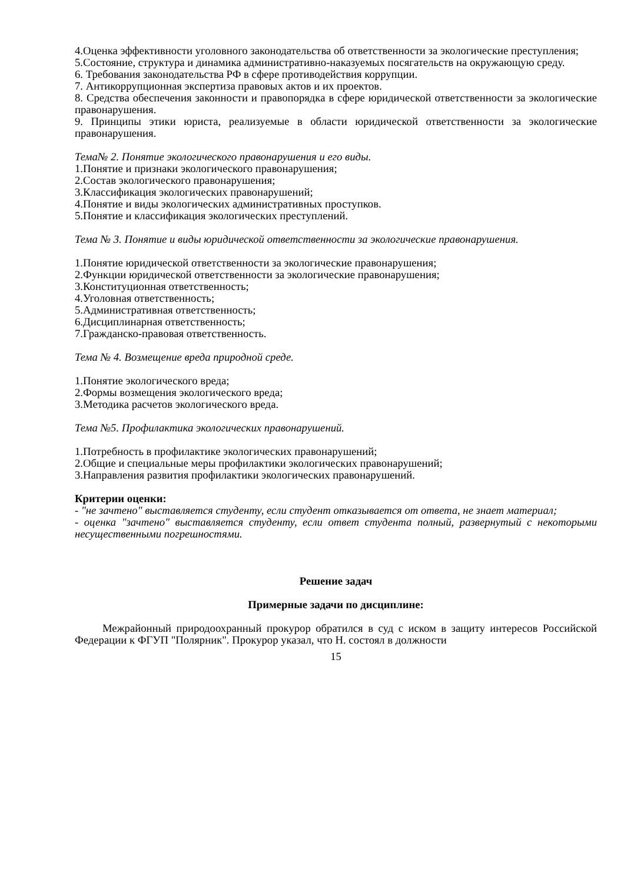4.Оценка эффективности уголовного законодательства об ответственности за экологические преступления;
5.Состояние, структура и динамика административно-наказуемых посягательств на окружающую среду.
6. Требования законодательства РФ в сфере противодействия коррупции.
7. Антикоррупционная экспертиза правовых актов и их проектов.
8. Средства обеспечения законности и правопорядка в сфере юридической ответственности за экологические правонарушения.
9. Принципы этики юриста, реализуемые в области юридической ответственности за экологические правонарушения.
Тема№ 2. Понятие экологического правонарушения и его виды.
1.Понятие и признаки экологического правонарушения;
2.Состав экологического правонарушения;
3.Классификация экологических правонарушений;
4.Понятие и виды экологических административных проступков.
5.Понятие и классификация экологических преступлений.
Тема № 3. Понятие и виды юридической ответственности за экологические правонарушения.
1.Понятие юридической ответственности за экологические правонарушения;
2.Функции юридической ответственности за экологические правонарушения;
3.Конституционная ответственность;
4.Уголовная ответственность;
5.Административная ответственность;
6.Дисциплинарная ответственность;
7.Гражданско-правовая ответственность.
Тема № 4. Возмещение вреда природной среде.
1.Понятие экологического вреда;
2.Формы возмещения экологического вреда;
3.Методика расчетов экологического вреда.
Тема №5. Профилактика экологических правонарушений.
1.Потребность в профилактике экологических правонарушений;
2.Общие и специальные меры профилактики экологических правонарушений;
3.Направления развития профилактики экологических правонарушений.
Критерии оценки:
- "не зачтено" выставляется студенту, если студент отказывается от ответа, не знает материал;
- оценка "зачтено" выставляется студенту, если ответ студента полный, развернутый с некоторыми несущественными погрешностями.
Решение задач
Примерные задачи по дисциплине:
Межрайонный природоохранный прокурор обратился в суд с иском в защиту интересов Российской Федерации к ФГУП "Полярник". Прокурор указал, что Н. состоял в должности
15